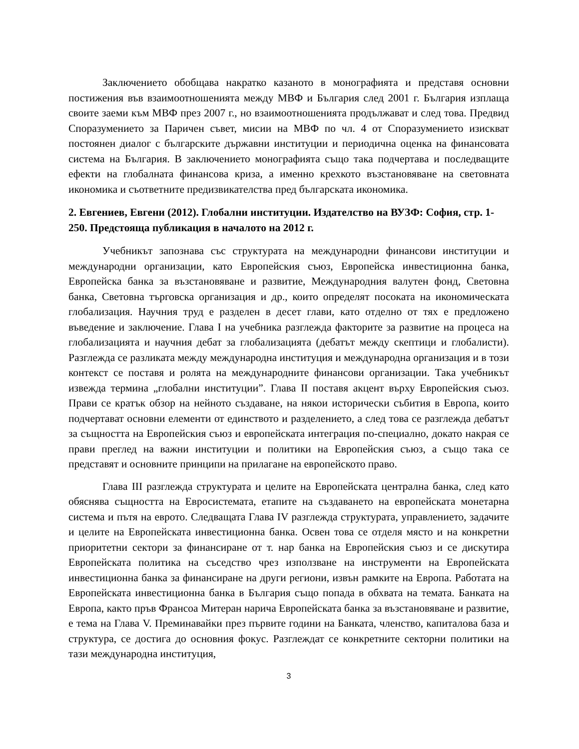Заключението обобщава накратко казаното в монографията и представя основни постижения във взаимоотношенията между МВФ и България след 2001 г. България изплаща своите заеми към МВФ през 2007 г., но взаимоотношенията продължават и след това. Предвид Споразумението за Паричен съвет, мисии на МВФ по чл. 4 от Споразумението изискват постоянен диалог с българските държавни институции и периодична оценка на финансовата система на България. В заключението монографията също така подчертава и последващите ефекти на глобалната финансова криза, а именно крехкото възстановяване на световната икономика и съответните предизвикателства пред българската икономика.
2. Евгениев, Евгени (2012). Глобални институции. Издателство на ВУЗФ: София, стр. 1-250. Предстояща публикация в началото на 2012 г.
Учебникът запознава със структурата на международни финансови институции и международни организации, като Европейския съюз, Европейска инвестиционна банка, Европейска банка за възстановяване и развитие, Международния валутен фонд, Световна банка, Световна търговска организация и др., които определят посоката на икономическата глобализация. Научния труд е разделен в десет глави, като отделно от тях е предложено въведение и заключение. Глава I на учебника разглежда факторите за развитие на процеса на глобализацията и научния дебат за глобализацията (дебатът между скептици и глобалисти). Разглежда се разликата между международна институция и международна организация и в този контекст се поставя и ролята на международните финансови организации. Така учебникът извежда термина „глобални институции”. Глава II поставя акцент върху Европейския съюз. Прави се кратък обзор на нейното създаване, на някои исторически събития в Европа, които подчертават основни елементи от единството и разделението, а след това се разглежда дебатът за същността на Европейския съюз и европейската интеграция по-специално, докато накрая се прави преглед на важни институции и политики на Европейския съюз, а също така се представят и основните принципи на прилагане на европейското право.
Глава III разглежда структурата и целите на Европейската централна банка, след като обяснява същността на Евросистемата, етапите на създаването на европейската монетарна система и пътя на еврото. Следващата Глава IV разглежда структурата, управлението, задачите и целите на Европейската инвестиционна банка. Освен това се отделя място и на конкретни приоритетни сектори за финансиране от т. нар банка на Европейския съюз и се дискутира Европейската политика на съседство чрез използване на инструменти на Европейската инвестиционна банка за финансиране на други региони, извън рамките на Европа. Работата на Европейската инвестиционна банка в България също попада в обхвата на темата. Банката на Европа, както пръв Франсоа Митеран нарича Европейската банка за възстановяване и развитие, е тема на Глава V. Преминавайки през първите години на Банката, членство, капиталова база и структура, се достига до основния фокус. Разглеждат се конкретните секторни политики на тази международна институция,
3